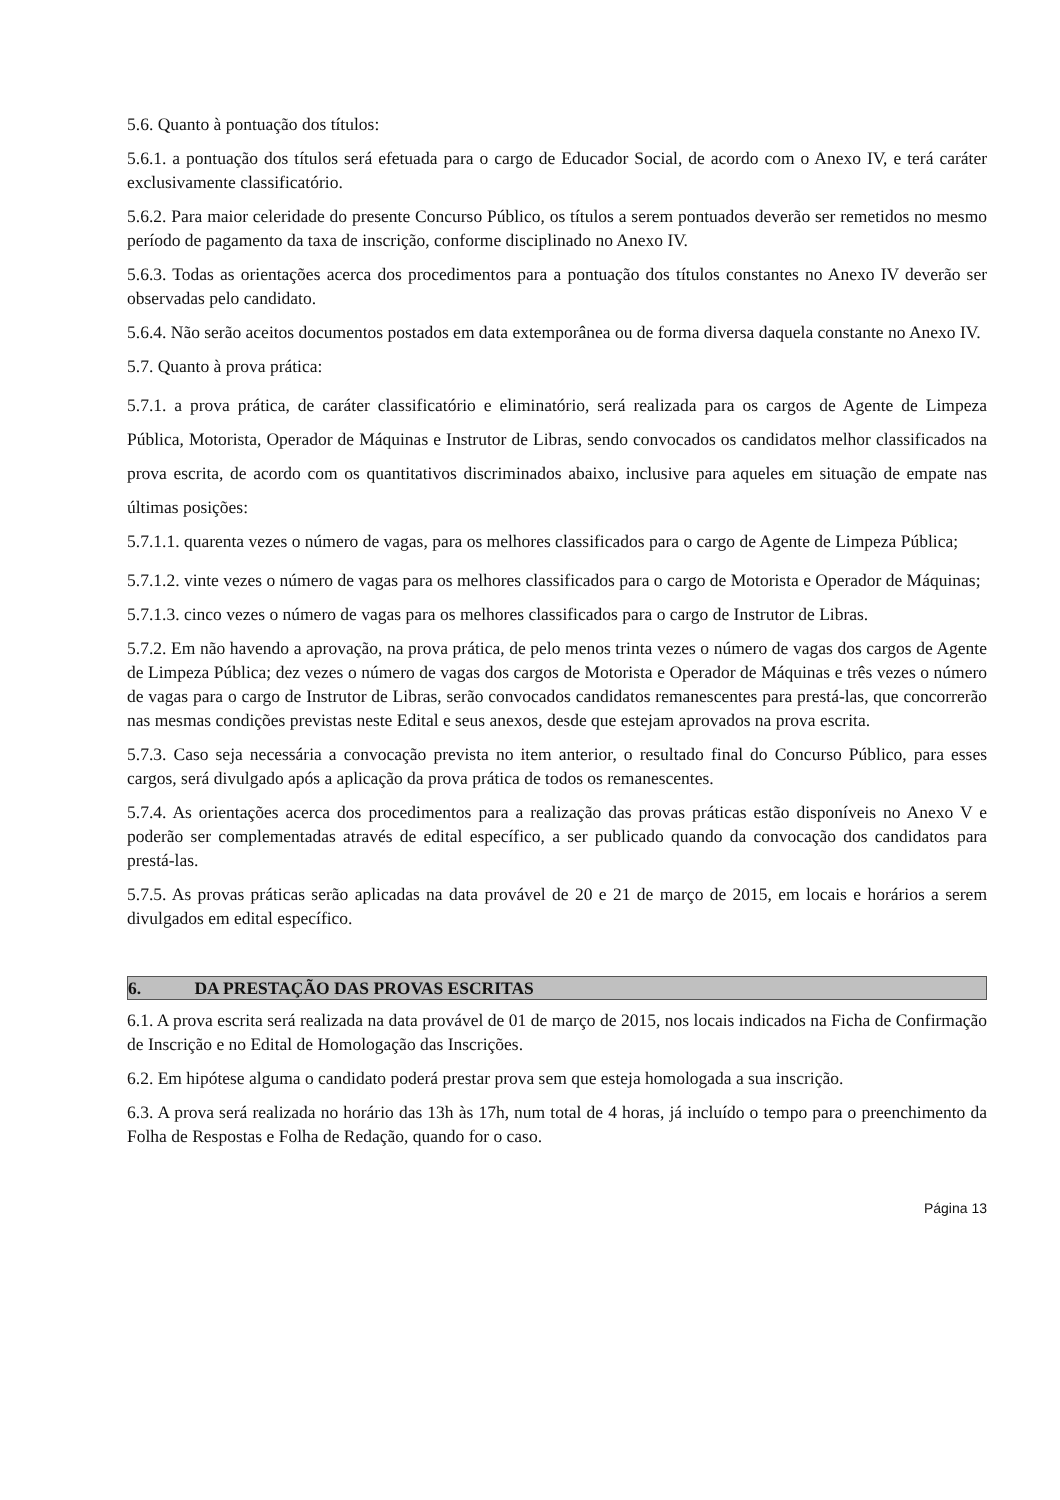5.6. Quanto à pontuação dos títulos:
5.6.1. a pontuação dos títulos será efetuada para o cargo de Educador Social, de acordo com o Anexo IV, e terá caráter exclusivamente classificatório.
5.6.2. Para maior celeridade do presente Concurso Público, os títulos a serem pontuados deverão ser remetidos no mesmo período de pagamento da taxa de inscrição, conforme disciplinado no Anexo IV.
5.6.3. Todas as orientações acerca dos procedimentos para a pontuação dos títulos constantes no Anexo IV deverão ser observadas pelo candidato.
5.6.4. Não serão aceitos documentos postados em data extemporânea ou de forma diversa daquela constante no Anexo IV.
5.7. Quanto à prova prática:
5.7.1. a prova prática, de caráter classificatório e eliminatório, será realizada para os cargos de Agente de Limpeza Pública, Motorista, Operador de Máquinas e Instrutor de Libras, sendo convocados os candidatos melhor classificados na prova escrita, de acordo com os quantitativos discriminados abaixo, inclusive para aqueles em situação de empate nas últimas posições:
5.7.1.1. quarenta vezes o número de vagas, para os melhores classificados para o cargo de Agente de Limpeza Pública;
5.7.1.2. vinte vezes o número de vagas para os melhores classificados para o cargo de Motorista e Operador de Máquinas;
5.7.1.3. cinco vezes o número de vagas para os melhores classificados para o cargo de Instrutor de Libras.
5.7.2. Em não havendo a aprovação, na prova prática, de pelo menos trinta vezes o número de vagas dos cargos de Agente de Limpeza Pública; dez vezes o número de vagas dos cargos de Motorista e Operador de Máquinas e três vezes o número de vagas para o cargo de Instrutor de Libras, serão convocados candidatos remanescentes para prestá-las, que concorrerão nas mesmas condições previstas neste Edital e seus anexos, desde que estejam aprovados na prova escrita.
5.7.3. Caso seja necessária a convocação prevista no item anterior, o resultado final do Concurso Público, para esses cargos, será divulgado após a aplicação da prova prática de todos os remanescentes.
5.7.4. As orientações acerca dos procedimentos para a realização das provas práticas estão disponíveis no Anexo V e poderão ser complementadas através de edital específico, a ser publicado quando da convocação dos candidatos para prestá-las.
5.7.5. As provas práticas serão aplicadas na data provável de 20 e 21 de março de 2015, em locais e horários a serem divulgados em edital específico.
6. DA PRESTAÇÃO DAS PROVAS ESCRITAS
6.1. A prova escrita será realizada na data provável de 01 de março de 2015, nos locais indicados na Ficha de Confirmação de Inscrição e no Edital de Homologação das Inscrições.
6.2. Em hipótese alguma o candidato poderá prestar prova sem que esteja homologada a sua inscrição.
6.3. A prova será realizada no horário das 13h às 17h, num total de 4 horas, já incluído o tempo para o preenchimento da Folha de Respostas e Folha de Redação, quando for o caso.
Página 13